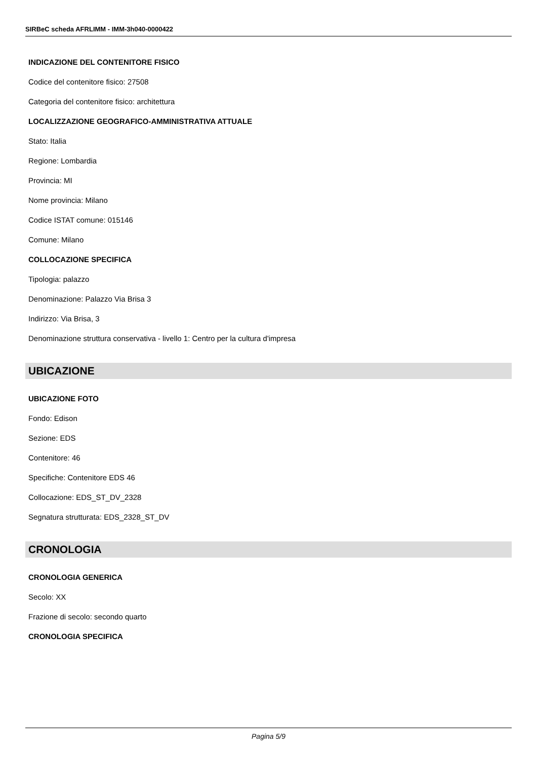SIRBeC scheda AFRLIMM - IMM-3h040-0000422
INDICAZIONE DEL CONTENITORE FISICO
Codice del contenitore fisico: 27508
Categoria del contenitore fisico: architettura
LOCALIZZAZIONE GEOGRAFICO-AMMINISTRATIVA ATTUALE
Stato: Italia
Regione: Lombardia
Provincia: MI
Nome provincia: Milano
Codice ISTAT comune: 015146
Comune: Milano
COLLOCAZIONE SPECIFICA
Tipologia: palazzo
Denominazione: Palazzo Via Brisa 3
Indirizzo: Via Brisa, 3
Denominazione struttura conservativa - livello 1: Centro per la cultura d'impresa
UBICAZIONE
UBICAZIONE FOTO
Fondo: Edison
Sezione: EDS
Contenitore: 46
Specifiche: Contenitore EDS 46
Collocazione: EDS_ST_DV_2328
Segnatura strutturata: EDS_2328_ST_DV
CRONOLOGIA
CRONOLOGIA GENERICA
Secolo: XX
Frazione di secolo: secondo quarto
CRONOLOGIA SPECIFICA
Pagina 5/9